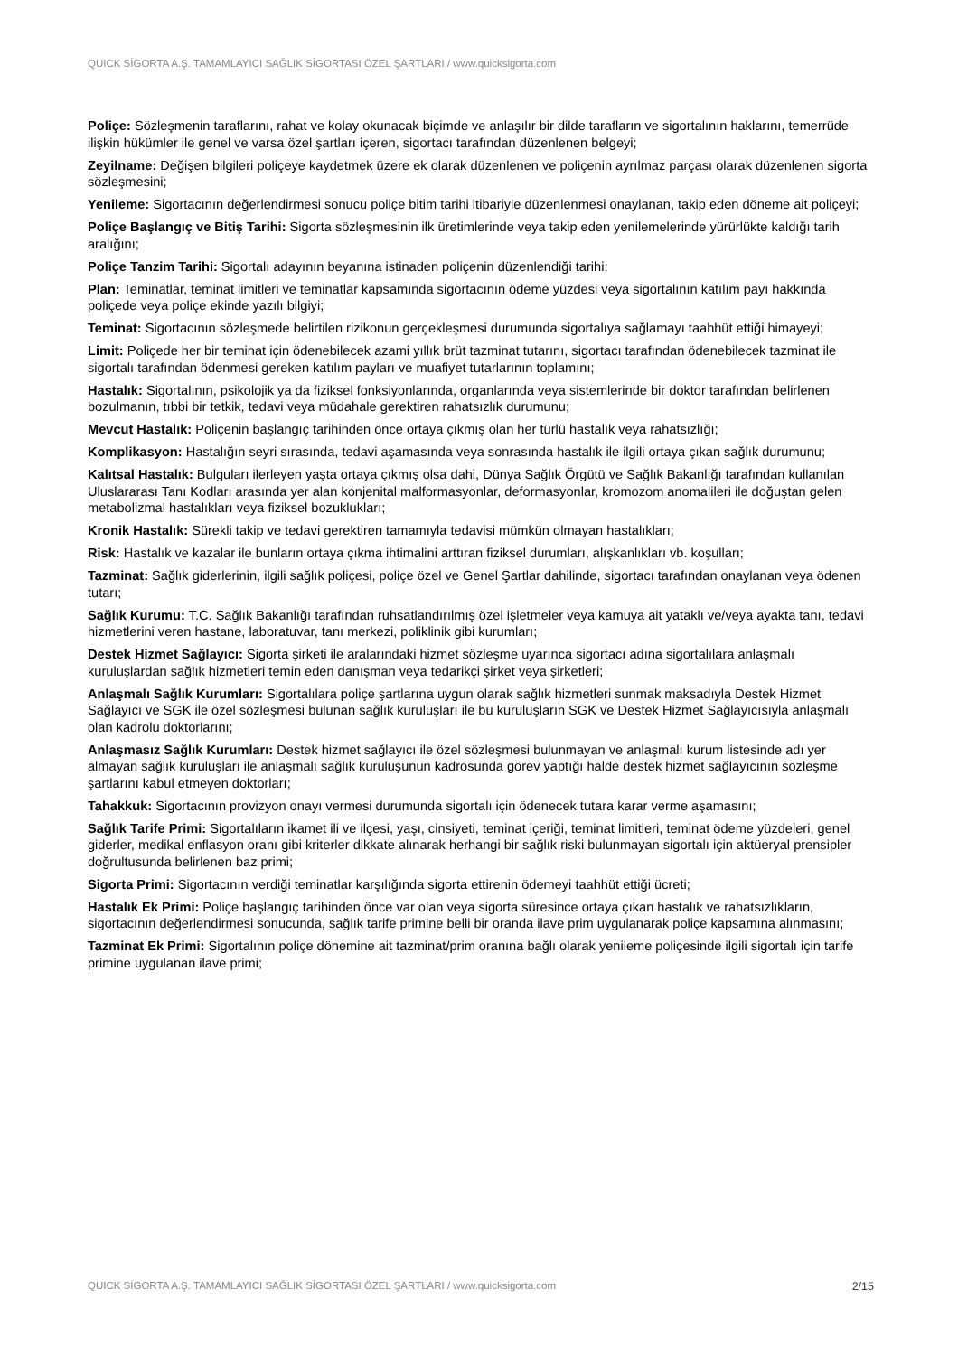QUICK SİGORTA A.Ş. TAMAMLAYICI SAĞLIK SİGORTASI ÖZEL ŞARTLARI / www.quicksigorta.com
Poliçe: Sözleşmenin taraflarını, rahat ve kolay okunacak biçimde ve anlaşılır bir dilde tarafların ve sigortalının haklarını, temerrüde ilişkin hükümler ile genel ve varsa özel şartları içeren, sigortacı tarafından düzenlenen belgeyi;
Zeyilname: Değişen bilgileri poliçeye kaydetmek üzere ek olarak düzenlenen ve poliçenin ayrılmaz parçası olarak düzenlenen sigorta sözleşmesini;
Yenileme: Sigortacının değerlendirmesi sonucu poliçe bitim tarihi itibariyle düzenlenmesi onaylanan, takip eden döneme ait poliçeyi;
Poliçe Başlangıç ve Bitiş Tarihi: Sigorta sözleşmesinin ilk üretimlerinde veya takip eden yenilemelerinde yürürlükte kaldığı tarih aralığını;
Poliçe Tanzim Tarihi: Sigortalı adayının beyanına istinaden poliçenin düzenlendiği tarihi;
Plan: Teminatlar, teminat limitleri ve teminatlar kapsamında sigortacının ödeme yüzdesi veya sigortalının katılım payı hakkında poliçede veya poliçe ekinde yazılı bilgiyi;
Teminat: Sigortacının sözleşmede belirtilen rizikonun gerçekleşmesi durumunda sigortalıya sağlamayı taahhüt ettiği himayeyi;
Limit: Poliçede her bir teminat için ödenebilecek azami yıllık brüt tazminat tutarını, sigortacı tarafından ödenebilecek tazminat ile sigortalı tarafından ödenmesi gereken katılım payları ve muafiyet tutarlarının toplamını;
Hastalık: Sigortalının, psikolojik ya da fiziksel fonksiyonlarında, organlarında veya sistemlerinde bir doktor tarafından belirlenen bozulmanın, tıbbi bir tetkik, tedavi veya müdahale gerektiren rahatsızlık durumunu;
Mevcut Hastalık: Poliçenin başlangıç tarihinden önce ortaya çıkmış olan her türlü hastalık veya rahatsızlığı;
Komplikasyon: Hastalığın seyri sırasında, tedavi aşamasında veya sonrasında hastalık ile ilgili ortaya çıkan sağlık durumunu;
Kalıtsal Hastalık: Bulguları ilerleyen yaşta ortaya çıkmış olsa dahi, Dünya Sağlık Örgütü ve Sağlık Bakanlığı tarafından kullanılan Uluslararası Tanı Kodları arasında yer alan konjenital malformasyonlar, deformasyonlar, kromozom anomalileri ile doğuştan gelen metabolizmal hastalıkları veya fiziksel bozuklukları;
Kronik Hastalık: Sürekli takip ve tedavi gerektiren tamamıyla tedavisi mümkün olmayan hastalıkları;
Risk: Hastalık ve kazalar ile bunların ortaya çıkma ihtimalini arttıran fiziksel durumları, alışkanlıkları vb. koşulları;
Tazminat: Sağlık giderlerinin, ilgili sağlık poliçesi, poliçe özel ve Genel Şartlar dahilinde, sigortacı tarafından onaylanan veya ödenen tutarı;
Sağlık Kurumu: T.C. Sağlık Bakanlığı tarafından ruhsatlandırılmış özel işletmeler veya kamuya ait yataklı ve/veya ayakta tanı, tedavi hizmetlerini veren hastane, laboratuvar, tanı merkezi, poliklinik gibi kurumları;
Destek Hizmet Sağlayıcı: Sigorta şirketi ile aralarındaki hizmet sözleşme uyarınca sigortacı adına sigortalılara anlaşmalı kuruluşlardan sağlık hizmetleri temin eden danışman veya tedarikçi şirket veya şirketleri;
Anlaşmalı Sağlık Kurumları: Sigortalılara poliçe şartlarına uygun olarak sağlık hizmetleri sunmak maksadıyla Destek Hizmet Sağlayıcı ve SGK ile özel sözleşmesi bulunan sağlık kuruluşları ile bu kuruluşların SGK ve Destek Hizmet Sağlayıcısıyla anlaşmalı olan kadrolu doktorlarını;
Anlaşmasız Sağlık Kurumları: Destek hizmet sağlayıcı ile özel sözleşmesi bulunmayan ve anlaşmalı kurum listesinde adı yer almayan sağlık kuruluşları ile anlaşmalı sağlık kuruluşunun kadrosunda görev yaptığı halde destek hizmet sağlayıcının sözleşme şartlarını kabul etmeyen doktorları;
Tahakkuk: Sigortacının provizyon onayı vermesi durumunda sigortalı için ödenecek tutara karar verme aşamasını;
Sağlık Tarife Primi: Sigortalıların ikamet ili ve ilçesi, yaşı, cinsiyeti, teminat içeriği, teminat limitleri, teminat ödeme yüzdeleri, genel giderler, medikal enflasyon oranı gibi kriterler dikkate alınarak herhangi bir sağlık riski bulunmayan sigortalı için aktüeryal prensipler doğrultusunda belirlenen baz primi;
Sigorta Primi: Sigortacının verdiği teminatlar karşılığında sigorta ettirenin ödemeyi taahhüt ettiği ücreti;
Hastalık Ek Primi: Poliçe başlangıç tarihinden önce var olan veya sigorta süresince ortaya çıkan hastalık ve rahatsızlıkların, sigortacının değerlendirmesi sonucunda, sağlık tarife primine belli bir oranda ilave prim uygulanarak poliçe kapsamına alınmasını;
Tazminat Ek Primi: Sigortalının poliçe dönemine ait tazminat/prim oranına bağlı olarak yenileme poliçesinde ilgili sigortalı için tarife primine uygulanan ilave primi;
QUICK SİGORTA A.Ş. TAMAMLAYICI SAĞLIK SİGORTASI ÖZEL ŞARTLARI / www.quicksigorta.com 2/15